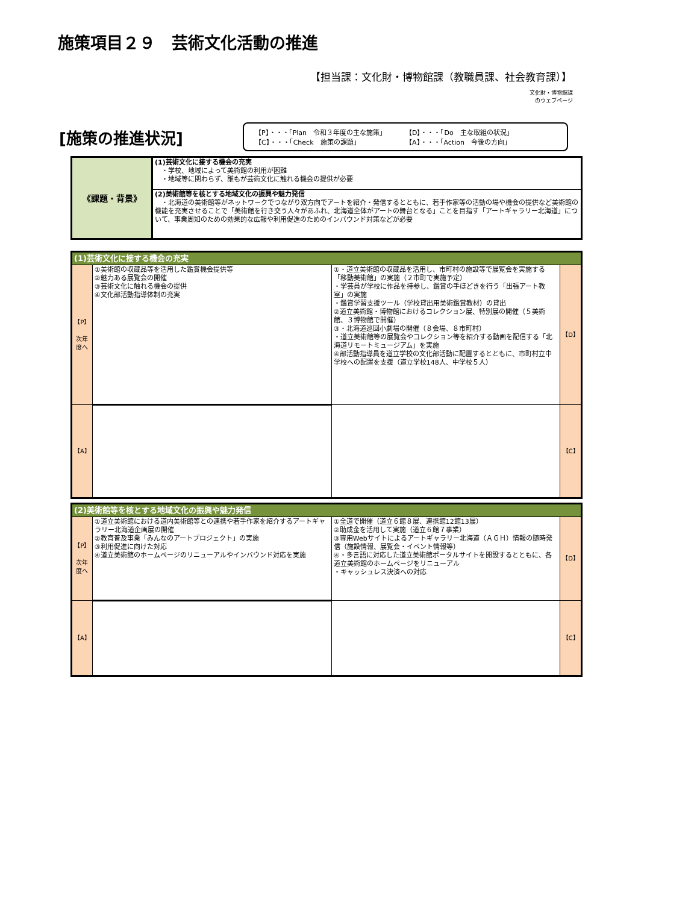施策項目２９　芸術文化活動の推進
【担当課：文化財・博物館課（教職員課、社会教育課）】
文化財・博物館課
のウェブページ
[施策の推進状況]
【P】・・・「Plan　令和３年度の主な施策」
【D】・・・「Do　主な取組の状況」
【C】・・・「Check　施策の課題」
【A】・・・「Action　今後の方向」
| 《課題・背景》 | (1)芸術文化に接する機会の充実 ・学校、地域によって美術館の利用が困難 ・地域等に関わらず、誰もが芸術文化に触れる機会の提供が必要 |
| | (2)美術館等を核とする地域文化の振興や魅力発信 ・北海道の美術館等がネットワークでつながり双方向でアートを紹介・発信するとともに、若手作家等の活動の場や機会の提供など美術館の機能を充実させることで「美術館を行き交う人々があふれ、北海道全体がアートの舞台となる」ことを目指す「アートギャラリー北海道」について、事業周知のための効果的な広報や利用促進のためのインバウンド対策などが必要 |
| (1)芸術文化に接する機会の充実 | | | |
| 【P】 次年度へ | ①美術館の収蔵品等を活用した鑑賞機会提供等 ②魅力ある展覧会の開催 ③芸術文化に触れる機会の提供 ④文化部活動指導体制の充実 | ①・道立美術館の収蔵品を活用し、市町村の施設等で展覧会を実施する「移動美術館」の実施（２市町で実施予定） ・学芸員が学校に作品を持参し、鑑賞の手ほどきを行う「出張アート教室」の実施 ・鑑賞学習支援ツール（学校貸出用美術鑑賞教材）の貸出 ②道立美術館・博物館におけるコレクション展、特別展の開催（５美術館、３博物館で開催） ③・北海道巡回小劇場の開催（８会場、８市町村） ・道立美術館等の展覧会やコレクション等を紹介する動画を配信する「北海道リモートミュージアム」を実施 ④部活動指導員を道立学校の文化部活動に配置するとともに、市町村立中学校への配置を支援（道立学校148人、中学校５人） | 【D】 |
| 【A】 | | | 【C】 |
| (2)美術館等を核とする地域文化の振興や魅力発信 | | | |
| 【P】 次年度へ | ①道立美術館における道内美術館等との連携や若手作家を紹介するアートギャラリー北海道企画展の開催 ②教育普及事業「みんなのアートプロジェクト」の実施 ③利用促進に向けた対応 ④道立美術館のホームページのリニューアルやインバウンド対応を実施 | ①全道で開催（道立６館８展、連携館12館13展） ②助成金を活用して実施（道立６館７事業） ③専用Webサイトによるアートギャラリー北海道（ＡＧＨ）情報の随時発信（施設情報、展覧会・イベント情報等） ④・多言語に対応した道立美術館ポータルサイトを開設するとともに、各道立美術館のホームページをリニューアル ・キャッシュレス決済への対応 | 【D】 |
| 【A】 | | | 【C】 |